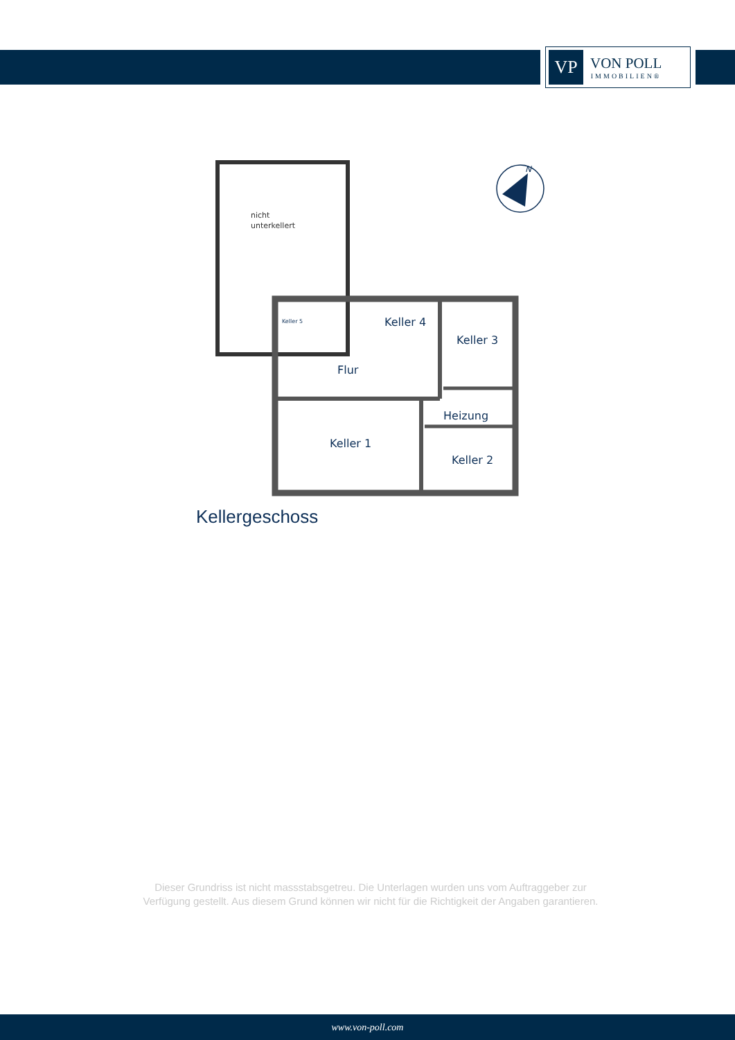VP
VON POLL
IMMOBILIEN®
nicht
unterkellert
Keller 5
Keller 4
Keller 3
Flur
Heizung
Keller 1
Keller 2
N
Kellergeschoss
Dieser Grundriss ist nicht massstabsgetreu. Die Unterlagen wurden uns vom Auftraggeber zur Verfügung gestellt. Aus diesem Grund können wir nicht für die Richtigkeit der Angaben garantieren.
www.von-poll.com